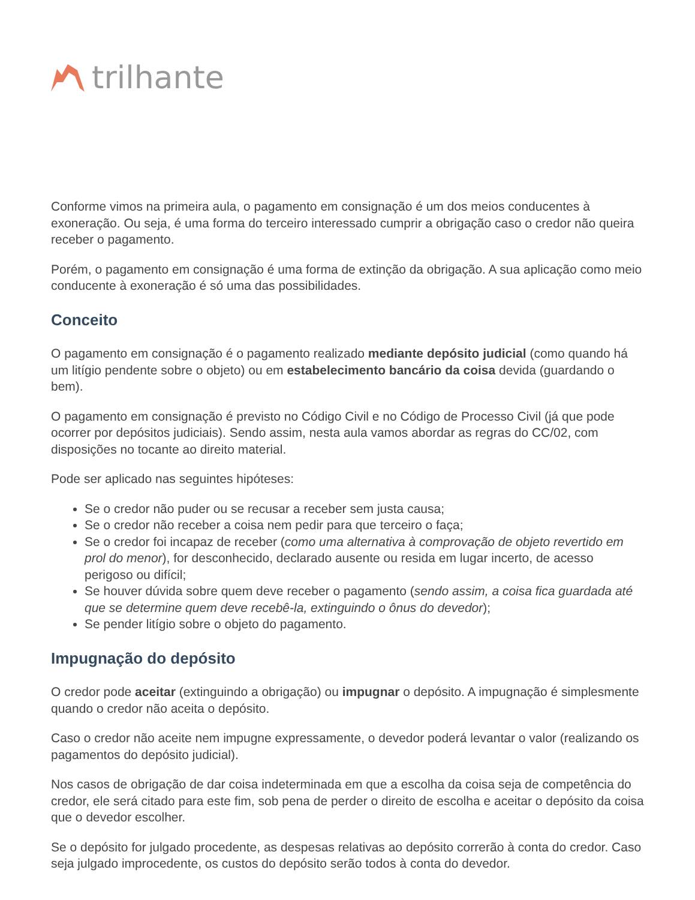trilhante
Conforme vimos na primeira aula, o pagamento em consignação é um dos meios conducentes à exoneração. Ou seja, é uma forma do terceiro interessado cumprir a obrigação caso o credor não queira receber o pagamento.
Porém, o pagamento em consignação é uma forma de extinção da obrigação. A sua aplicação como meio conducente à exoneração é só uma das possibilidades.
Conceito
O pagamento em consignação é o pagamento realizado mediante depósito judicial (como quando há um litígio pendente sobre o objeto) ou em estabelecimento bancário da coisa devida (guardando o bem).
O pagamento em consignação é previsto no Código Civil e no Código de Processo Civil (já que pode ocorrer por depósitos judiciais). Sendo assim, nesta aula vamos abordar as regras do CC/02, com disposições no tocante ao direito material.
Pode ser aplicado nas seguintes hipóteses:
Se o credor não puder ou se recusar a receber sem justa causa;
Se o credor não receber a coisa nem pedir para que terceiro o faça;
Se o credor foi incapaz de receber (como uma alternativa à comprovação de objeto revertido em prol do menor), for desconhecido, declarado ausente ou resida em lugar incerto, de acesso perigoso ou difícil;
Se houver dúvida sobre quem deve receber o pagamento (sendo assim, a coisa fica guardada até que se determine quem deve recebê-la, extinguindo o ônus do devedor);
Se pender litígio sobre o objeto do pagamento.
Impugnação do depósito
O credor pode aceitar (extinguindo a obrigação) ou impugnar o depósito. A impugnação é simplesmente quando o credor não aceita o depósito.
Caso o credor não aceite nem impugne expressamente, o devedor poderá levantar o valor (realizando os pagamentos do depósito judicial).
Nos casos de obrigação de dar coisa indeterminada em que a escolha da coisa seja de competência do credor, ele será citado para este fim, sob pena de perder o direito de escolha e aceitar o depósito da coisa que o devedor escolher.
Se o depósito for julgado procedente, as despesas relativas ao depósito correrão à conta do credor. Caso seja julgado improcedente, os custos do depósito serão todos à conta do devedor.